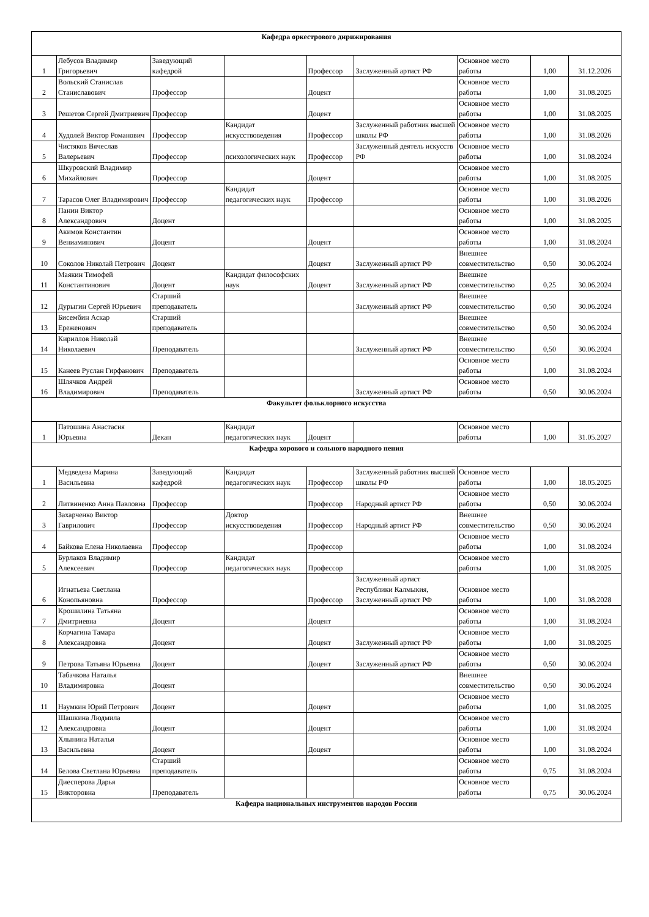| Кафедра оркестрового дирижирования | | | | | | | | |
| 1 | Лебусов Владимир Григорьевич | Заведующий кафедрой | | Профессор | Заслуженный артист РФ | Основное место работы | 1,00 | 31.12.2026 |
| 2 | Вольский Станислав Станиславович | Профессор | | Доцент | | Основное место работы | 1,00 | 31.08.2025 |
| 3 | Решетов Сергей Дмитриевич | Профессор | | Доцент | | Основное место работы | 1,00 | 31.08.2025 |
| 4 | Худолей Виктор Романович | Профессор | Кандидат искусствоведения | Профессор | Заслуженный работник высшей школы РФ | Основное место работы | 1,00 | 31.08.2026 |
| 5 | Чистяков Вячеслав Валерьевич | Профессор | психологических наук | Профессор | Заслуженный деятель искусств РФ | Основное место работы | 1,00 | 31.08.2024 |
| 6 | Шкуровский Владимир Михайлович | Профессор | | Доцент | | Основное место работы | 1,00 | 31.08.2025 |
| 7 | Тарасов Олег Владимирович | Профессор | Кандидат педагогических наук | Профессор | | Основное место работы | 1,00 | 31.08.2026 |
| 8 | Панин Виктор Александрович | Доцент | | | | Основное место работы | 1,00 | 31.08.2025 |
| 9 | Акимов Константин Вениаминович | Доцент | | Доцент | | Основное место работы | 1,00 | 31.08.2024 |
| 10 | Соколов Николай Петрович | Доцент | | Доцент | Заслуженный артист РФ | Внешнее совместительство | 0,50 | 30.06.2024 |
| 11 | Маякин Тимофей Константинович | Доцент | Кандидат философских наук | Доцент | Заслуженный артист РФ | Внешнее совместительство | 0,25 | 30.06.2024 |
| 12 | Дурыгин Сергей Юрьевич | Старший преподаватель | | | Заслуженный артист РФ | Внешнее совместительство | 0,50 | 30.06.2024 |
| 13 | Бисембин Аскар Ереженович | Старший преподаватель | | | | Внешнее совместительство | 0,50 | 30.06.2024 |
| 14 | Кириллов Николай Николаевич | Преподаватель | | | Заслуженный артист РФ | Внешнее совместительство | 0,50 | 30.06.2024 |
| 15 | Канеев Руслан Гирфанович | Преподаватель | | | | Основное место работы | 1,00 | 31.08.2024 |
| 16 | Шлячков Андрей Владимирович | Преподаватель | | | Заслуженный артист РФ | Основное место работы | 0,50 | 30.06.2024 |
| Факультет фольклорного искусства | | | | | | | | |
| 1 | Патошина Анастасия Юрьевна | Декан | Кандидат педагогических наук | Доцент | | Основное место работы | 1,00 | 31.05.2027 |
| Кафедра хорового и сольного народного пения | | | | | | | | |
| 1 | Медведева Марина Васильевна | Заведующий кафедрой | Кандидат педагогических наук | Профессор | Заслуженный работник высшей школы РФ | Основное место работы | 1,00 | 18.05.2025 |
| 2 | Литвиненко Анна Павловна | Профессор | | Профессор | Народный артист РФ | Основное место работы | 0,50 | 30.06.2024 |
| 3 | Захарченко Виктор Гаврилович | Профессор | Доктор искусствоведения | Профессор | Народный артист РФ | Внешнее совместительство | 0,50 | 30.06.2024 |
| 4 | Байкова Елена Николаевна | Профессор | | Профессор | | Основное место работы | 1,00 | 31.08.2024 |
| 5 | Бурлаков Владимир Алексеевич | Профессор | Кандидат педагогических наук | Профессор | | Основное место работы | 1,00 | 31.08.2025 |
| 6 | Игнатьева Светлана Конопьяновна | Профессор | | Профессор | Заслуженный артист Республики Калмыкия, Заслуженный артист РФ | Основное место работы | 1,00 | 31.08.2028 |
| 7 | Крошилина Татьяна Дмитриевна | Доцент | | Доцент | | Основное место работы | 1,00 | 31.08.2024 |
| 8 | Корчагина Тамара Александровна | Доцент | | Доцент | Заслуженный артист РФ | Основное место работы | 1,00 | 31.08.2025 |
| 9 | Петрова Татьяна Юрьевна | Доцент | | Доцент | Заслуженный артист РФ | Основное место работы | 0,50 | 30.06.2024 |
| 10 | Табачкова Наталья Владимировна | Доцент | | | | Внешнее совместительство | 0,50 | 30.06.2024 |
| 11 | Наумкин Юрий Петрович | Доцент | | Доцент | | Основное место работы | 1,00 | 31.08.2025 |
| 12 | Шашкина Людмила Александровна | Доцент | | Доцент | | Основное место работы | 1,00 | 31.08.2024 |
| 13 | Хлынина Наталья Васильевна | Доцент | | Доцент | | Основное место работы | 1,00 | 31.08.2024 |
| 14 | Белова Светлана Юрьевна | Старший преподаватель | | | | Основное место работы | 0,75 | 31.08.2024 |
| 15 | Диесперова Дарья Викторовна | Преподаватель | | | | Основное место работы | 0,75 | 30.06.2024 |
| Кафедра национальных инструментов народов России | | | | | | | | |